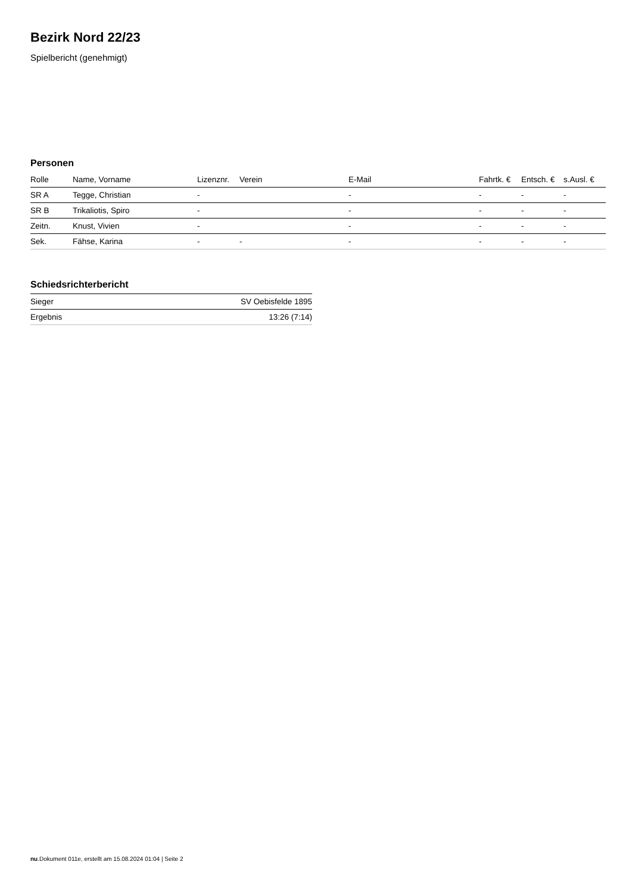Bezirk Nord 22/23
Spielbericht (genehmigt)
Personen
| Rolle | Name, Vorname | Lizenznr. | Verein | E-Mail | Fahrtk. € | Entsch. € | s.Ausl. € |
| --- | --- | --- | --- | --- | --- | --- | --- |
| SR A | Tegge, Christian | - | | - | - | - | - |
| SR B | Trikaliotis, Spiro | - | | - | - | - | - |
| Zeitn. | Knust, Vivien | - | | - | - | - | - |
| Sek. | Fähse, Karina | - | - | - | - | - | - |
Schiedsrichterbericht
| Sieger | SV Oebisfelde 1895 |
| Ergebnis | 13:26 (7:14) |
nu.Dokument 011e, erstellt am 15.08.2024 01:04 | Seite 2